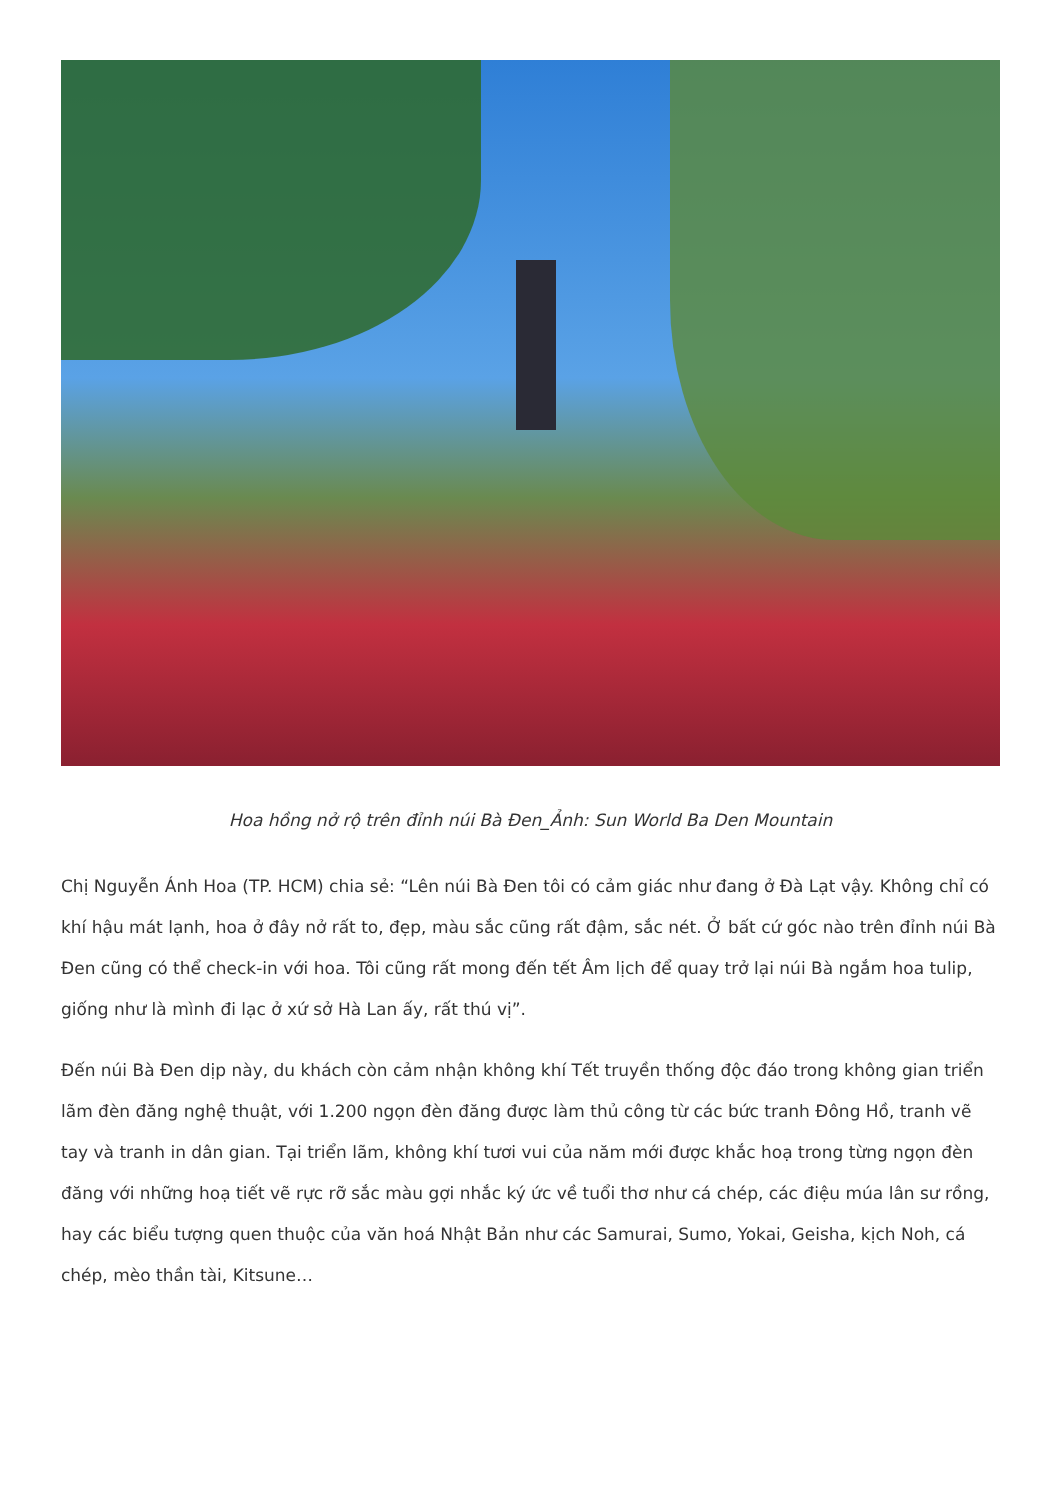Hoa hồng nở rộ trên đỉnh núi Bà Đen_Ảnh: Sun World Ba Den Mountain
Chị Nguyễn Ánh Hoa (TP. HCM) chia sẻ: “Lên núi Bà Đen tôi có cảm giác như đang ở Đà Lạt vậy. Không chỉ có khí hậu mát lạnh, hoa ở đây nở rất to, đẹp, màu sắc cũng rất đậm, sắc nét. Ở bất cứ góc nào trên đỉnh núi Bà Đen cũng có thể check-in với hoa. Tôi cũng rất mong đến tết Âm lịch để quay trở lại núi Bà ngắm hoa tulip, giống như là mình đi lạc ở xứ sở Hà Lan ấy, rất thú vị”.
Đến núi Bà Đen dịp này, du khách còn cảm nhận không khí Tết truyền thống độc đáo trong không gian triển lãm đèn đăng nghệ thuật, với 1.200 ngọn đèn đăng được làm thủ công từ các bức tranh Đông Hồ, tranh vẽ tay và tranh in dân gian. Tại triển lãm, không khí tươi vui của năm mới được khắc hoạ trong từng ngọn đèn đăng với những hoạ tiết vẽ rực rỡ sắc màu gợi nhắc ký ức về tuổi thơ như cá chép, các điệu múa lân sư rồng, hay các biểu tượng quen thuộc của văn hoá Nhật Bản như các Samurai, Sumo, Yokai, Geisha, kịch Noh, cá chép, mèo thần tài, Kitsune…